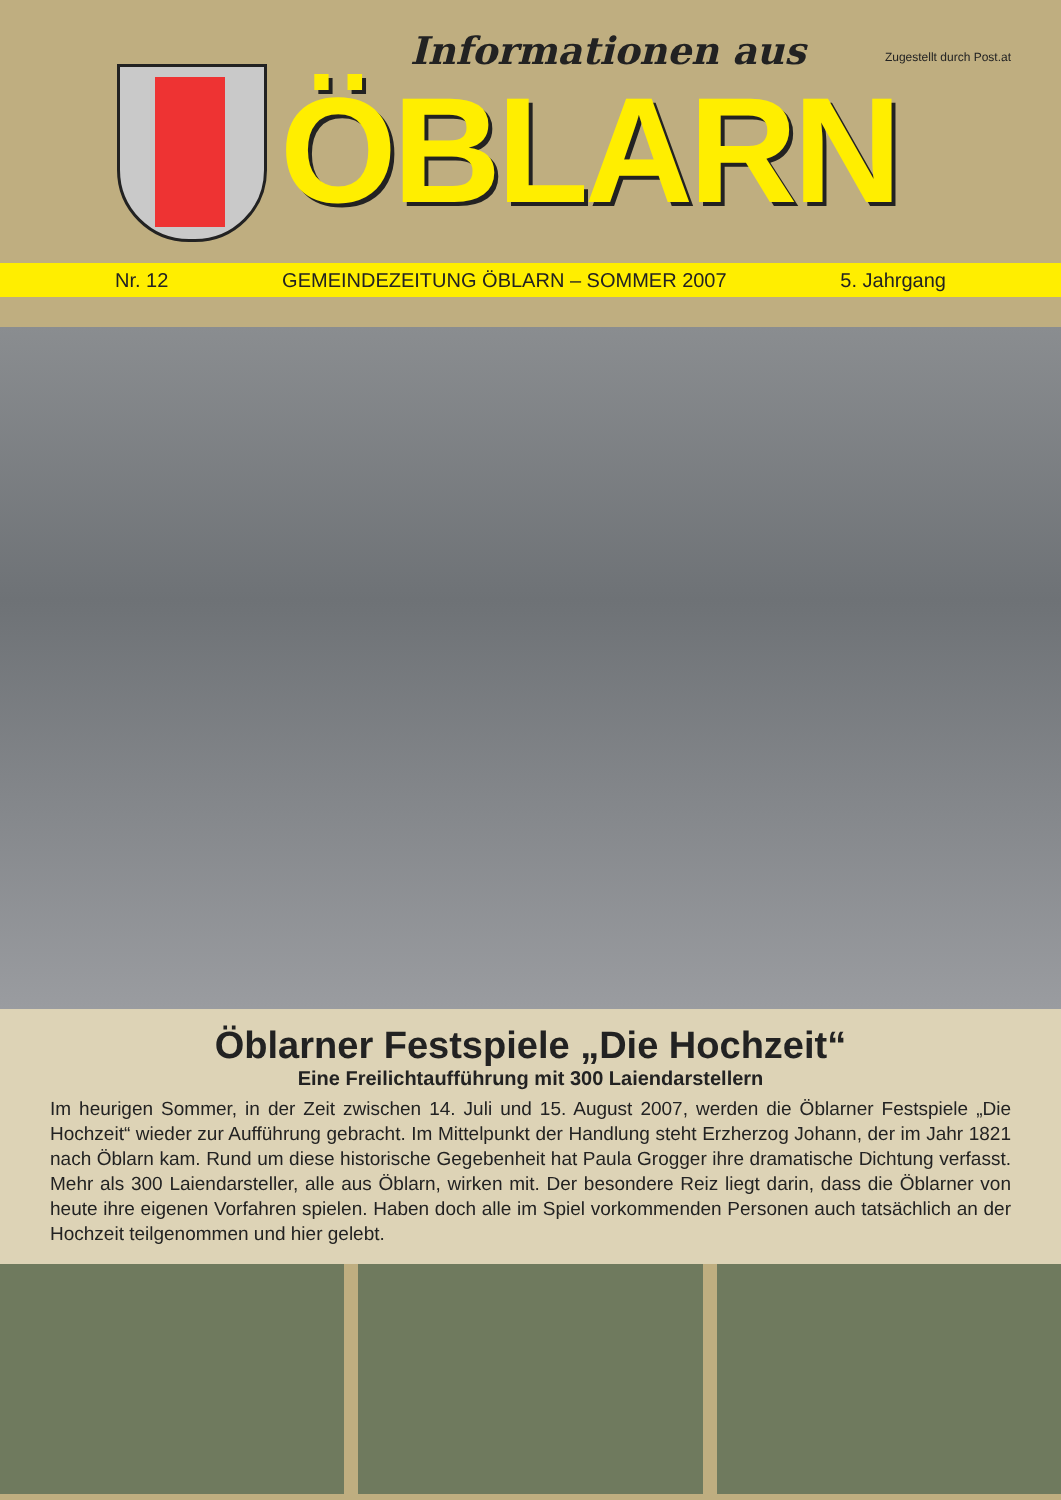Informationen aus Zugestellt durch Post.at
ÖBLARN
Nr. 12 GEMEINDEZEITUNG ÖBLARN – SOMMER 2007 5. Jahrgang
Öblarner Festspiele „Die Hochzeit“
Eine Freilichtaufführung mit 300 Laiendarstellern
Im heurigen Sommer, in der Zeit zwischen 14. Juli und 15. August 2007, werden die Öblarner Festspiele „Die Hochzeit“ wieder zur Aufführung gebracht. Im Mittelpunkt der Handlung steht Erzherzog Johann, der im Jahr 1821 nach Öblarn kam. Rund um diese historische Gegebenheit hat Paula Grogger ihre dramatische Dichtung verfasst. Mehr als 300 Laiendarsteller, alle aus Öblarn, wirken mit. Der besondere Reiz liegt darin, dass die Öblarner von heute ihre eigenen Vorfahren spielen. Haben doch alle im Spiel vorkommenden Personen auch tatsächlich an der Hochzeit teilgenommen und hier gelebt.